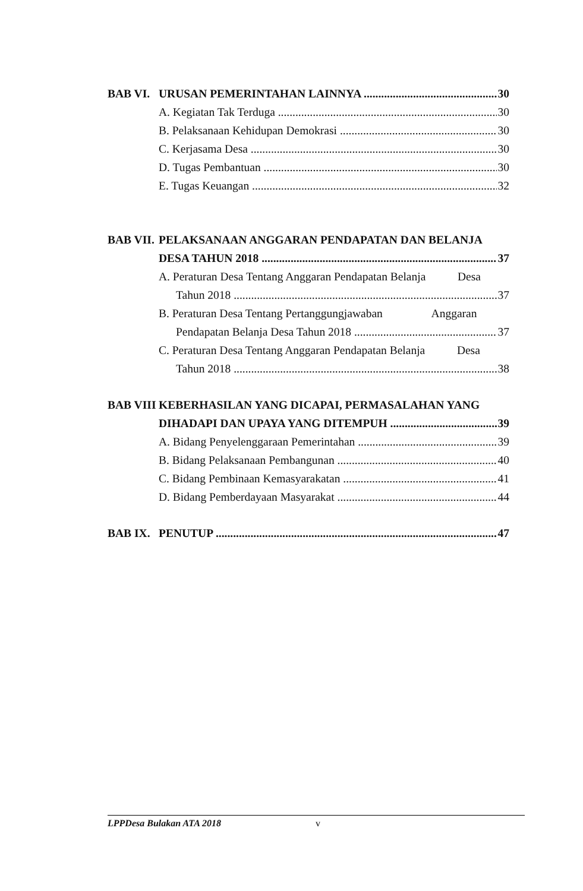BAB VI. URUSAN PEMERINTAHAN LAINNYA 30
A. Kegiatan Tak Terduga 30
B. Pelaksanaan Kehidupan Demokrasi 30
C. Kerjasama Desa 30
D. Tugas Pembantuan 30
E. Tugas Keuangan 32
BAB VII. PELAKSANAAN ANGGARAN PENDAPATAN DAN BELANJA
DESA TAHUN 2018 37
A. Peraturan Desa Tentang Anggaran Pendapatan Belanja Desa
Tahun 2018 37
B. Peraturan Desa Tentang Pertanggungjawaban Anggaran
Pendapatan Belanja Desa Tahun 2018 37
C. Peraturan Desa Tentang Anggaran Pendapatan Belanja Desa
Tahun 2018 38
BAB VIII KEBERHASILAN YANG DICAPAI, PERMASALAHAN YANG
DIHADAPI DAN UPAYA YANG DITEMPUH 39
A. Bidang Penyelenggaraan Pemerintahan 39
B. Bidang Pelaksanaan Pembangunan 40
C. Bidang Pembinaan Kemasyarakatan 41
D. Bidang Pemberdayaan Masyarakat 44
BAB IX. PENUTUP 47
LPPDesa Bulakan ATA 2018 v